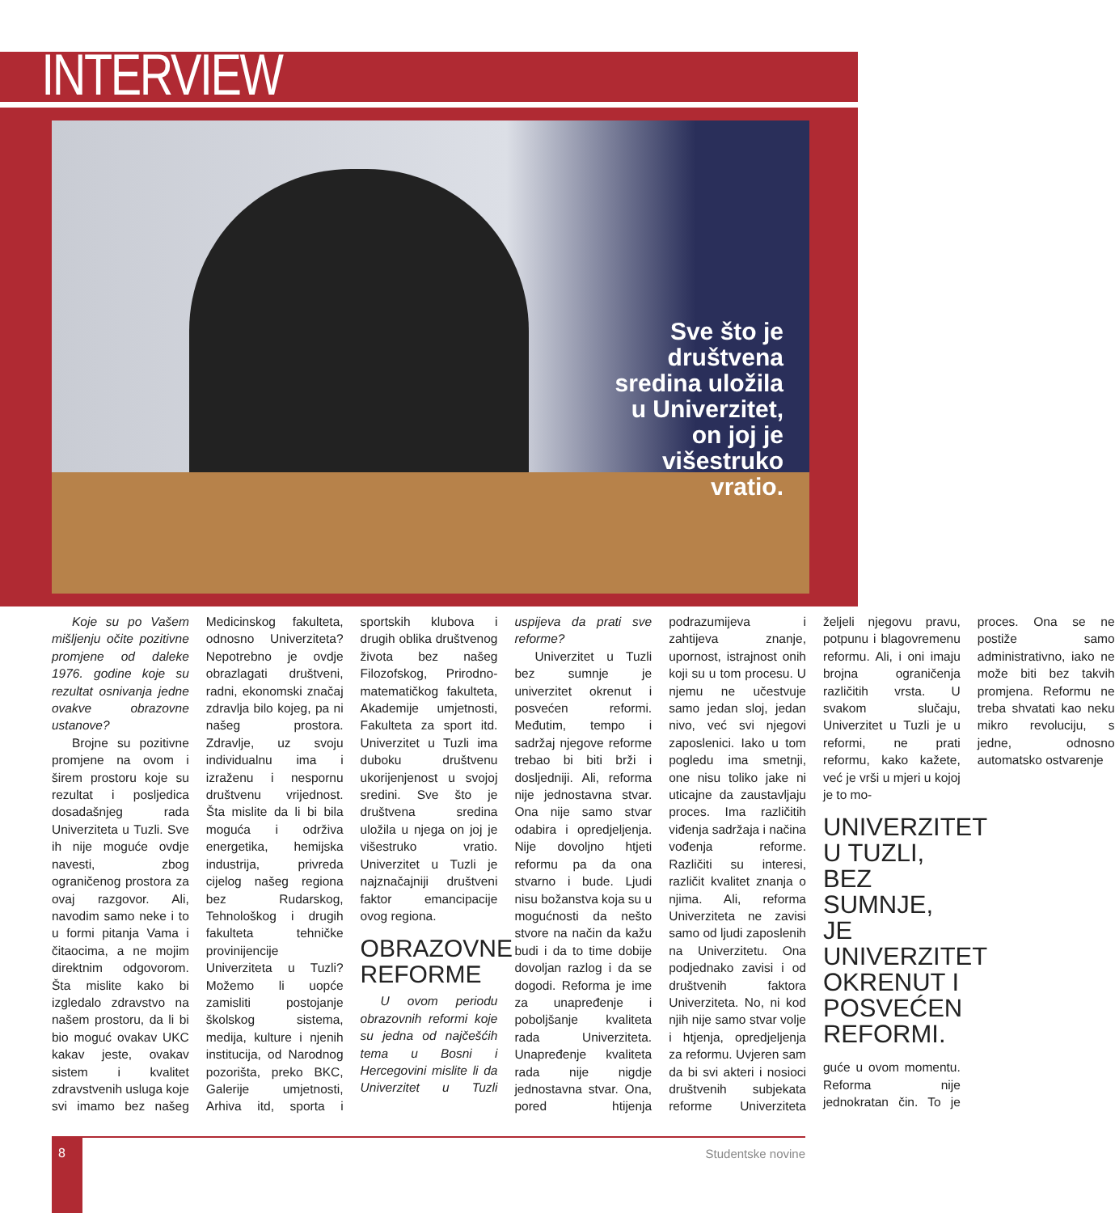INTERVIEW
Sve što je
društvena
sredina uložila
u Univerzitet,
on joj je
višestruko
vratio.
Koje su po Vašem mišljenju očite pozitivne promjene od daleke 1976. godine koje su rezultat osnivanja jedne ovakve obrazovne ustanove?
Brojne su pozitivne promjene na ovom i širem prostoru koje su rezultat i posljedica dosadašnjeg rada Univerziteta u Tuzli. Sve ih nije moguće ovdje navesti, zbog ograničenog prostora za ovaj razgovor. Ali, navodim samo neke i to u formi pitanja Vama i čitaocima, a ne mojim direktnim odgovorom. Šta mislite kako bi izgledalo zdravstvo na našem prostoru, da li bi bio moguć ovakav UKC kakav jeste, ovakav sistem i kvalitet zdravstvenih usluga koje svi imamo bez našeg Medicinskog fakulteta, odnosno Univerziteta? Nepotrebno je ovdje obrazlagati društveni, radni, ekonomski značaj zdravlja bilo kojeg, pa ni našeg prostora. Zdravlje, uz svoju individualnu ima i izraženu i nespornu društvenu vrijednost. Šta mislite da li bi bila moguća i održiva energetika, hemijska industrija, privreda cijelog našeg regiona bez Rudarskog, Tehnološkog i drugih fakulteta tehničke provinijencije Univerziteta u Tuzli? Možemo li uopće zamisliti postojanje školskog sistema, medija, kulture i njenih institucija, od Narodnog pozorišta, preko BKC, Galerije umjetnosti, Arhiva itd, sporta i sportskih klubova i drugih oblika društvenog života bez našeg Filozofskog, Prirodno-matematičkog fakulteta, Akademije umjetnosti, Fakulteta za sport itd. Univerzitet u Tuzli ima duboku društvenu ukorijenjenost u svojoj sredini. Sve što je društvena sredina uložila u njega on joj je višestruko vratio. Univerzitet u Tuzli je najznačajniji društveni faktor emancipacije ovog regiona.
OBRAZOVNE REFORME
U ovom periodu obrazovnih reformi koje su jedna od najčešćih tema u Bosni i Hercegovini mislite li da Univerzitet u Tuzli uspijeva da prati sve reforme?
Univerzitet u Tuzli bez sumnje je univerzitet okrenut i posvećen reformi. Međutim, tempo i sadržaj njegove reforme trebao bi biti brži i dosljedniji. Ali, reforma nije jednostavna stvar. Ona nije samo stvar odabira i opredjeljenja. Nije dovoljno htjeti reformu pa da ona stvarno i bude. Ljudi nisu božanstva koja su u mogućnosti da nešto stvore na način da kažu budi i da to time dobije dovoljan razlog i da se dogodi. Reforma je ime za unapređenje i poboljšanje kvaliteta rada Univerziteta. Unapređenje kvaliteta rada nije nigdje jednostavna stvar. Ona, pored htijenja podrazumijeva i zahtijeva znanje, upornost, istrajnost onih koji su u tom procesu. U njemu ne učestvuje samo jedan sloj, jedan nivo, već svi njegovi zaposlenici. Iako u tom pogledu ima smetnji, one nisu toliko jake ni uticajne da zaustavljaju proces. Ima različitih viđenja sadržaja i načina vođenja reforme. Različiti su interesi, različit kvalitet znanja o njima. Ali, reforma Univerziteta ne zavisi samo od ljudi zaposlenih na Univerzitetu. Ona podjednako zavisi i od društvenih faktora Univerziteta. No, ni kod njih nije samo stvar volje i htjenja, opredjeljenja za reformu. Uvjeren sam da bi svi akteri i nosioci društvenih subjekata reforme Univerziteta željeli njegovu pravu, potpunu i blagovremenu reformu. Ali, i oni imaju brojna ograničenja različitih vrsta. U svakom slučaju, Univerzitet u Tuzli je u reformi, ne prati reformu, kako kažete, već je vrši u mjeri u kojoj je to mo-
UNIVERZITET U TUZLI, BEZ SUMNJE, JE UNIVERZITET OKRENUT I POSVEĆEN REFORMI.
guće u ovom momentu. Reforma nije jednokratan čin. To je proces. Ona se ne postiže samo administrativno, iako ne može biti bez takvih promjena. Reformu ne treba shvatati kao neku mikro revoluciju, s jedne, odnosno automatsko ostvarenje
8
Studentske novine